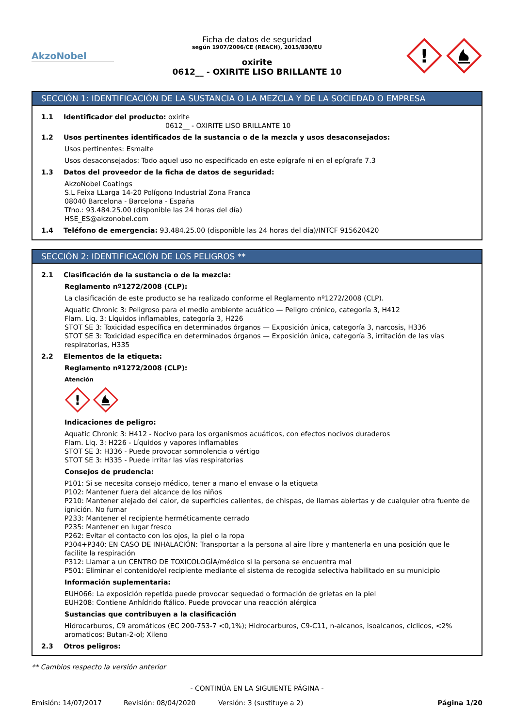AkzoNobel
Ficha de datos de seguridad
según 1907/2006/CE (REACH), 2015/830/EU
oxirite
0612__ - OXIRITE LISO BRILLANTE 10
!
SECCIÓN 1: IDENTIFICACIÓN DE LA SUSTANCIA O LA MEZCLA Y DE LA SOCIEDAD O EMPRESA
1.1 Identificador del producto: oxirite
0612__ - OXIRITE LISO BRILLANTE 10
1.2 Usos pertinentes identificados de la sustancia o de la mezcla y usos desaconsejados:
Usos pertinentes: Esmalte
Usos desaconsejados: Todo aquel uso no especificado en este epígrafe ni en el epígrafe 7.3
1.3 Datos del proveedor de la ficha de datos de seguridad:
AkzoNobel Coatings
S.L Feixa LLarga 14-20 Polígono Industrial Zona Franca
08040 Barcelona - Barcelona - España
Tfno.: 93.484.25.00 (disponible las 24 horas del día)
HSE_ES@akzonobel.com
1.4 Teléfono de emergencia: 93.484.25.00 (disponible las 24 horas del día)/INTCF 915620420
SECCIÓN 2: IDENTIFICACIÓN DE LOS PELIGROS **
2.1 Clasificación de la sustancia o de la mezcla:
Reglamento nº1272/2008 (CLP):
La clasificación de este producto se ha realizado conforme el Reglamento nº1272/2008 (CLP).
Aquatic Chronic 3: Peligroso para el medio ambiente acuático — Peligro crónico, categoría 3, H412
Flam. Liq. 3: Líquidos inflamables, categoría 3, H226
STOT SE 3: Toxicidad específica en determinados órganos — Exposición única, categoría 3, narcosis, H336
STOT SE 3: Toxicidad específica en determinados órganos — Exposición única, categoría 3, irritación de las vías respiratorias, H335
2.2 Elementos de la etiqueta:
Reglamento nº1272/2008 (CLP):
Atención
!
Indicaciones de peligro:
Aquatic Chronic 3: H412 - Nocivo para los organismos acuáticos, con efectos nocivos duraderos
Flam. Liq. 3: H226 - Líquidos y vapores inflamables
STOT SE 3: H336 - Puede provocar somnolencia o vértigo
STOT SE 3: H335 - Puede irritar las vías respiratorias
Consejos de prudencia:
P101: Si se necesita consejo médico, tener a mano el envase o la etiqueta
P102: Mantener fuera del alcance de los niños
P210: Mantener alejado del calor, de superficies calientes, de chispas, de llamas abiertas y de cualquier otra fuente de ignición. No fumar
P233: Mantener el recipiente herméticamente cerrado
P235: Mantener en lugar fresco
P262: Evitar el contacto con los ojos, la piel o la ropa
P304+P340: EN CASO DE INHALACIÓN: Transportar a la persona al aire libre y mantenerla en una posición que le facilite la respiración
P312: Llamar a un CENTRO DE TOXICOLOGÍA/médico si la persona se encuentra mal
P501: Eliminar el contenido/el recipiente mediante el sistema de recogida selectiva habilitado en su municipio
Información suplementaria:
EUH066: La exposición repetida puede provocar sequedad o formación de grietas en la piel
EUH208: Contiene Anhídrido ftálico. Puede provocar una reacción alérgica
Sustancias que contribuyen a la clasificación
Hidrocarburos, C9 aromáticos (EC 200-753-7 <0,1%); Hidrocarburos, C9-C11, n-alcanos, isoalcanos, ciclicos, <2% aromaticos; Butan-2-ol; Xileno
2.3 Otros peligros:
** Cambios respecto la versión anterior
- CONTINÚA EN LA SIGUIENTE PÁGINA -
Emisión: 14/07/2017 Revisión: 08/04/2020 Versión: 3 (sustituye a 2) Página 1/20